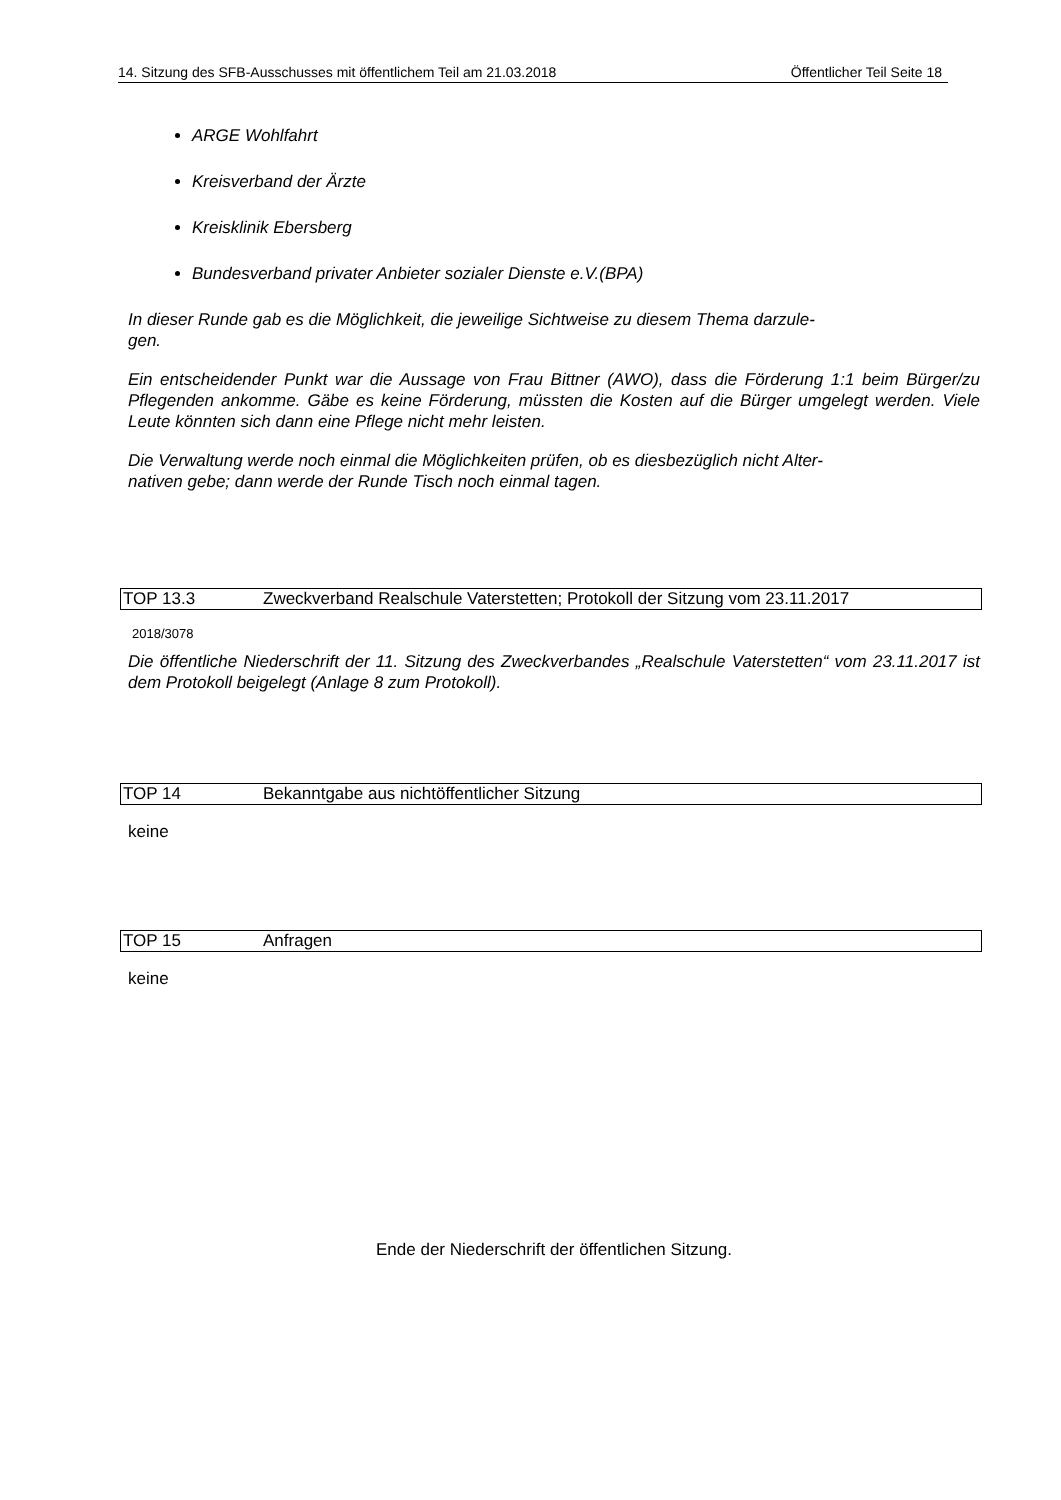14. Sitzung des SFB-Ausschusses mit öffentlichem Teil am 21.03.2018 Öffentlicher Teil Seite 18
ARGE Wohlfahrt
Kreisverband der Ärzte
Kreisklinik Ebersberg
Bundesverband privater Anbieter sozialer Dienste e.V.(BPA)
In dieser Runde gab es die Möglichkeit, die jeweilige Sichtweise zu diesem Thema darzule-
gen.
Ein entscheidender Punkt war die Aussage von Frau Bittner (AWO), dass die Förderung 1:1 beim Bürger/zu Pflegenden ankomme. Gäbe es keine Förderung, müssten die Kosten auf die Bürger umgelegt werden. Viele Leute könnten sich dann eine Pflege nicht mehr leisten.
Die Verwaltung werde noch einmal die Möglichkeiten prüfen, ob es diesbezüglich nicht Alter-
nativen gebe; dann werde der Runde Tisch noch einmal tagen.
TOP 13.3 Zweckverband Realschule Vaterstetten; Protokoll der Sitzung vom 23.11.2017
2018/3078
Die öffentliche Niederschrift der 11. Sitzung des Zweckverbandes „Realschule Vaterstetten“ vom 23.11.2017 ist dem Protokoll beigelegt (Anlage 8 zum Protokoll).
TOP 14 Bekanntgabe aus nichtöffentlicher Sitzung
keine
TOP 15 Anfragen
keine
Ende der Niederschrift der öffentlichen Sitzung.